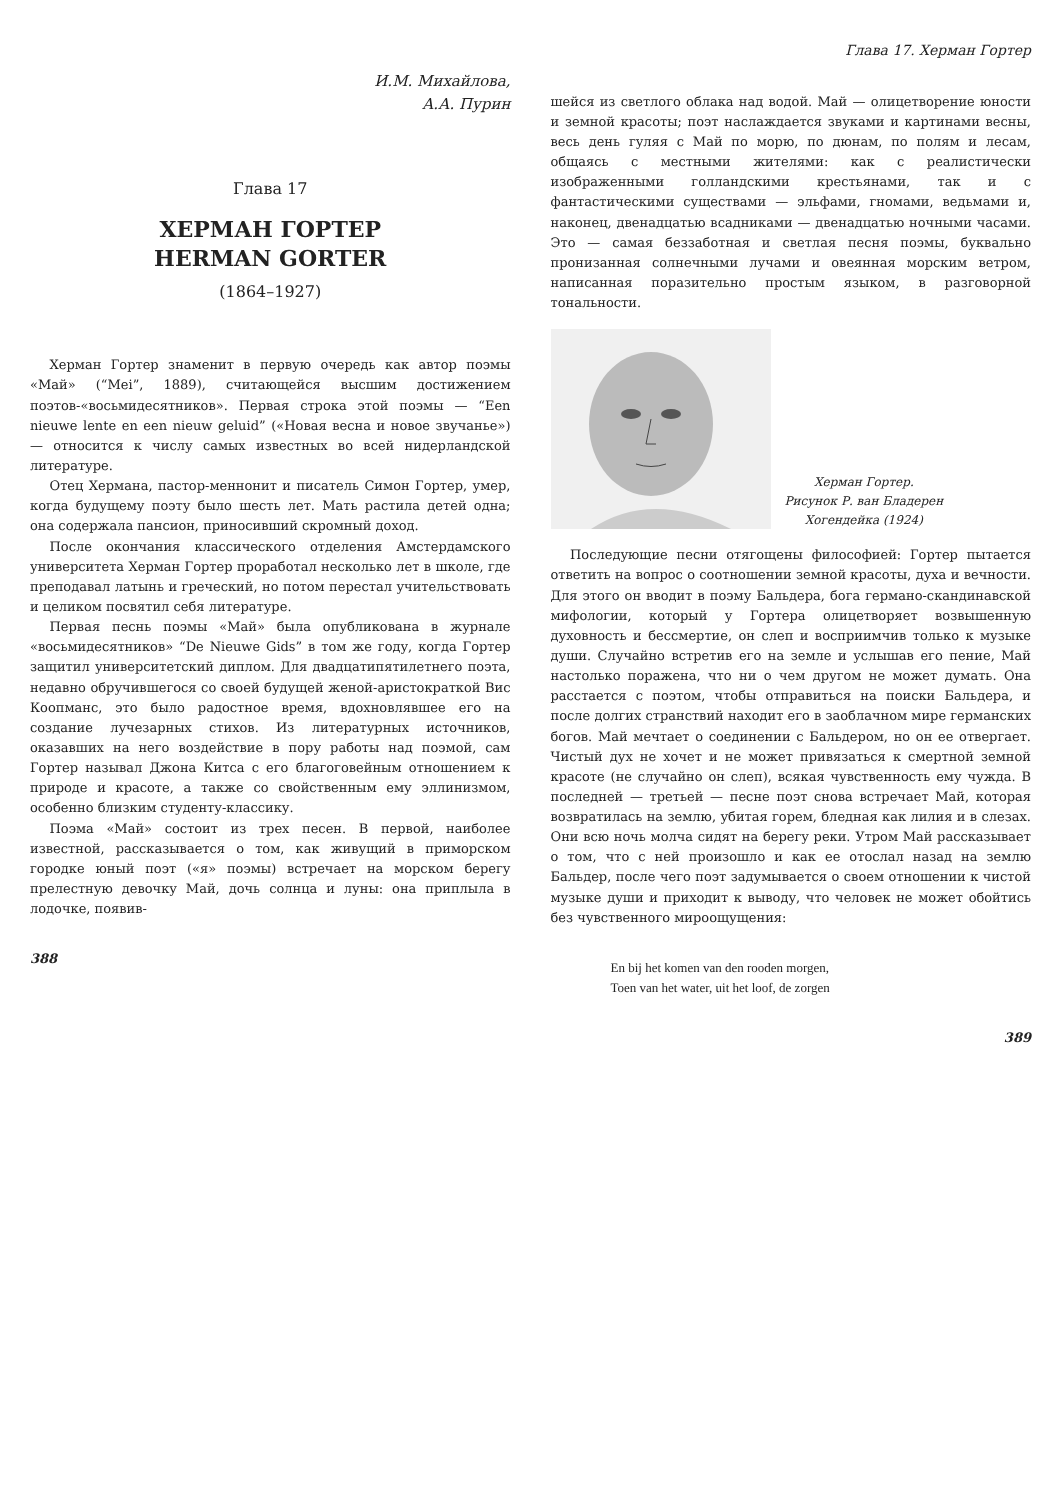И.М. Михайлова,
А.А. Пурин
Глава 17
ХЕРМАН ГОРТЕР
HERMAN GORTER
(1864–1927)
Херман Гортер знаменит в первую очередь как автор поэмы «Май» (“Mei”, 1889), считающейся высшим достижением поэтов-«восьмидесятников». Первая строка этой поэмы — “Een nieuwe lente en een nieuw geluid” («Новая весна и новое звучанье») — относится к числу самых известных во всей нидерландской литературе.
Отец Хермана, пастор-меннонит и писатель Симон Гортер, умер, когда будущему поэту было шесть лет. Мать растила детей одна; она содержала пансион, приносивший скромный доход.
После окончания классического отделения Амстердамского университета Херман Гортер проработал несколько лет в школе, где преподавал латынь и греческий, но потом перестал учительствовать и целиком посвятил себя литературе.
Первая песнь поэмы «Май» была опубликована в журнале «восьмидесятников» “De Nieuwe Gids” в том же году, когда Гортер защитил университетский диплом. Для двадцатипятилетнего поэта, недавно обручившегося со своей будущей женой-аристократкой Вис Коопманс, это было радостное время, вдохновлявшее его на создание лучезарных стихов. Из литературных источников, оказавших на него воздействие в пору работы над поэмой, сам Гортер называл Джона Китса с его благоговейным отношением к природе и красоте, а также со свойственным ему эллинизмом, особенно близким студенту-классику.
Поэма «Май» состоит из трех песен. В первой, наиболее известной, рассказывается о том, как живущий в приморском городке юный поэт («я» поэмы) встречает на морском берегу прелестную девочку Май, дочь солнца и луны: она приплыла в лодочке, появив-
388
Глава 17. Херман Гортер
шейся из светлого облака над водой. Май — олицетворение юности и земной красоты; поэт наслаждается звуками и картинами весны, весь день гуляя с Май по морю, по дюнам, по полям и лесам, общаясь с местными жителями: как с реалистически изображенными голландскими крестьянами, так и с фантастическими существами — эльфами, гномами, ведьмами и, наконец, двенадцатью всадниками — двенадцатью ночными часами. Это — самая беззаботная и светлая песня поэмы, буквально пронизанная солнечными лучами и овеянная морским ветром, написанная поразительно простым языком, в разговорной тональности.
Херман Гортер.
Рисунок Р. ван Бладерен
Хогендейка (1924)
Последующие песни отягощены философией: Гортер пытается ответить на вопрос о соотношении земной красоты, духа и вечности. Для этого он вводит в поэму Бальдера, бога германо-скандинавской мифологии, который у Гортера олицетворяет возвышенную духовность и бессмертие, он слеп и восприимчив только к музыке души. Случайно встретив его на земле и услышав его пение, Май настолько поражена, что ни о чем другом не может думать. Она расстается с поэтом, чтобы отправиться на поиски Бальдера, и после долгих странствий находит его в заоблачном мире германских богов. Май мечтает о соединении с Бальдером, но он ее отвергает. Чистый дух не хочет и не может привязаться к смертной земной красоте (не случайно он слеп), всякая чувственность ему чужда. В последней — третьей — песне поэт снова встречает Май, которая возвратилась на землю, убитая горем, бледная как лилия и в слезах. Они всю ночь молча сидят на берегу реки. Утром Май рассказывает о том, что с ней произошло и как ее отослал назад на землю Бальдер, после чего поэт задумывается о своем отношении к чистой музыке души и приходит к выводу, что человек не может обойтись без чувственного мироощущения:
En bij het komen van den rooden morgen,
Toen van het water, uit het loof, de zorgen
389